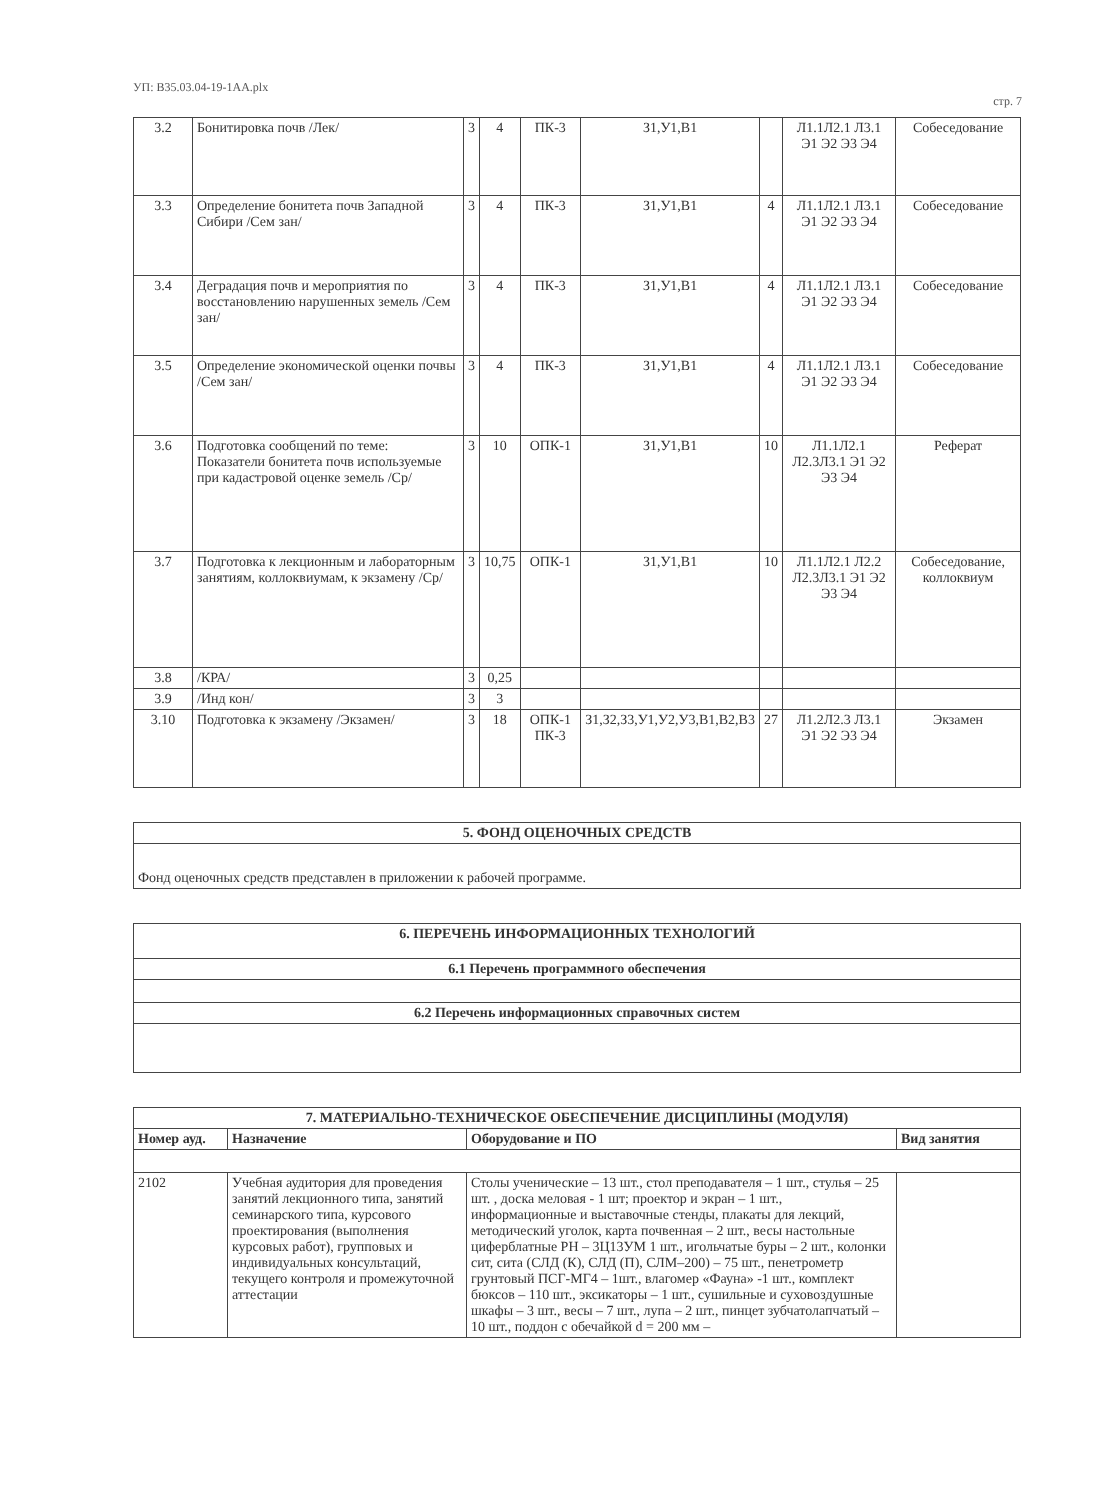УП: B35.03.04-19-1AA.plx стр. 7
| 3.2 | Бонитировка почв /Лек/ | 3 | 4 | ПК-3 | З1,У1,В1 | | Л1.1Л2.1 Л3.1 Э1 Э2 Э3 Э4 | Собеседование |
| 3.3 | Определение бонитета почв Западной Сибири /Сем зан/ | 3 | 4 | ПК-3 | З1,У1,В1 | 4 | Л1.1Л2.1 Л3.1 Э1 Э2 Э3 Э4 | Собеседование |
| 3.4 | Деградация почв и мероприятия по восстановлению нарушенных земель /Сем зан/ | 3 | 4 | ПК-3 | З1,У1,В1 | 4 | Л1.1Л2.1 Л3.1 Э1 Э2 Э3 Э4 | Собеседование |
| 3.5 | Определение экономической оценки почвы /Сем зан/ | 3 | 4 | ПК-3 | З1,У1,В1 | 4 | Л1.1Л2.1 Л3.1 Э1 Э2 Э3 Э4 | Собеседование |
| 3.6 | Подготовка сообщений по теме: Показатели бонитета почв используемые при кадастровой оценке земель /Ср/ | 3 | 10 | ОПК-1 | З1,У1,В1 | 10 | Л1.1Л2.1 Л2.3Л3.1 Э1 Э2 Э3 Э4 | Реферат |
| 3.7 | Подготовка к лекционным и лабораторным занятиям, коллоквиумам, к экзамену /Ср/ | 3 | 10,75 | ОПК-1 | З1,У1,В1 | 10 | Л1.1Л2.1 Л2.2 Л2.3Л3.1 Э1 Э2 Э3 Э4 | Собеседование, коллоквиум |
| 3.8 | /КРА/ | 3 | 0,25 | | | | | |
| 3.9 | /Инд кон/ | 3 | 3 | | | | | |
| 3.10 | Подготовка к экзамену /Экзамен/ | 3 | 18 | ОПК-1 ПК-3 | З1,З2,З3,У1,У2,У3,В1,В2,В3 | 27 | Л1.2Л2.3 Л3.1 Э1 Э2 Э3 Э4 | Экзамен |
| 5. ФОНД ОЦЕНОЧНЫХ СРЕДСТВ |
| --- |
| Фонд оценочных средств представлен в приложении к рабочей программе. |
| 6. ПЕРЕЧЕНЬ ИНФОРМАЦИОННЫХ ТЕХНОЛОГИЙ |
| --- |
| 6.1 Перечень программного обеспечения |
| 6.2 Перечень информационных справочных систем |
| 7. МАТЕРИАЛЬНО-ТЕХНИЧЕСКОЕ ОБЕСПЕЧЕНИЕ ДИСЦИПЛИНЫ (МОДУЛЯ) | | | |
| --- | --- | --- | --- |
| Номер ауд. | Назначение | Оборудование и ПО | Вид занятия |
| 2102 | Учебная аудитория для проведения занятий лекционного типа, занятий семинарского типа, курсового проектирования (выполнения курсовых работ), групповых и индивидуальных консультаций, текущего контроля и промежуточной аттестации | Столы ученические – 13 шт., стол преподавателя – 1 шт., стулья – 25 шт. , доска меловая - 1 шт; проектор и экран – 1 шт., информационные и выставочные стенды, плакаты для лекций, методический уголок, карта почвенная – 2 шт., весы настольные циферблатные РН – 3Ц13УМ 1 шт., игольчатые буры – 2 шт., колонки сит, сита (СЛД (К), СЛД (П), СЛМ–200) – 75 шт., пенетрометр грунтовый ПСГ-МГ4 – 1шт., влагомер «Фауна» -1 шт., комплект бюксов – 110 шт., эксикаторы – 1 шт., сушильные и суховоздушные шкафы – 3 шт., весы – 7 шт., лупа – 2 шт., пинцет зубчатолапчатый – 10 шт., поддон с обечайкой d = 200 мм – | |